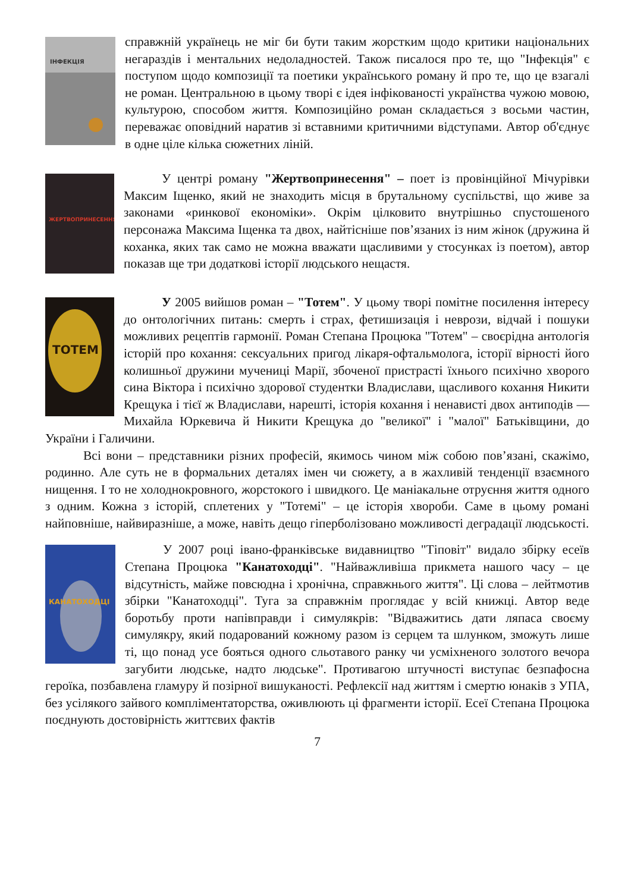ІНФЕКЦІЯ
справжній українець не міг би бути таким жорстким щодо критики національних негараздів і ментальних недоладностей. Також писалося про те, що "Інфекція" є поступом щодо композиції та поетики українського роману й про те, що це взагалі не роман. Центральною в цьому творі є ідея інфікованості українства чужою мовою, культурою, способом життя. Композиційно роман складається з восьми частин, переважає оповідний наратив зі вставними критичними відступами. Автор об'єднує в одне ціле кілька сюжетних ліній.
ЖЕРТВОПРИНЕСЕННЯ
У центрі роману "Жертвопринесення" – поет із провінційної Мічурівки Максим Іщенко, який не знаходить місця в брутальному суспільстві, що живе за законами «ринкової економіки». Окрім цілковито внутрішньо спустошеного персонажа Максима Іщенка та двох, найтісніше пов’язаних із ним жінок (дружина й коханка, яких так само не можна вважати щасливими у стосунках із поетом), автор показав ще три додаткові історії людського нещастя.
ТОТЕМ
У 2005 вийшов роман – "Тотем". У цьому творі помітне посилення інтересу до онтологічних питань: смерть і страх, фетишизація і неврози, відчай і пошуки можливих рецептів гармонії. Роман Степана Процюка "Тотем" – своєрідна антологія історій про кохання: сексуальних пригод лікаря-офтальмолога, історії вірності його колишньої дружини мучениці Марії, збоченої пристрасті їхнього психічно хворого сина Віктора і психічно здорової студентки Владислави, щасливого кохання Никити Крещука і тієї ж Владислави, нарешті, історія кохання і ненависті двох антиподів — Михайла Юркевича й Никити Крещука до "великої" і "малої" Батьківщини, до України і Галичини.
Всі вони – представники різних професій, якимось чином між собою пов’язані, скажімо, родинно. Але суть не в формальних деталях імен чи сюжету, а в жахливій тенденції взаємного нищення. І то не холоднокровного, жорстокого і швидкого. Це маніакальне отруєння життя одного з одним. Кожна з історій, сплетених у "Тотемі" – це історія хвороби. Саме в цьому романі найповніше, найвиразніше, а може, навіть дещо гіперболізовано можливості деградації людськості.
КАНАТОХОДЦІ
У 2007 році івано-франківське видавництво "Тіповіт" видало збірку есеїв Степана Процюка "Канатоходці". "Найважливіша прикмета нашого часу – це відсутність, майже повсюдна і хронічна, справжнього життя". Ці слова – лейтмотив збірки "Канатоходці". Туга за справжнім проглядає у всій книжці. Автор веде боротьбу проти напівправди і симулякрів: "Відважитись дати ляпаса своєму симулякру, який подарований кожному разом із серцем та шлунком, зможуть лише ті, що понад усе бояться одного сльотавого ранку чи усміхненого золотого вечора загубити людське, надто людське". Противагою штучності виступає безпафосна героїка, позбавлена гламуру й позірної вишуканості. Рефлексії над життям і смертю юнаків з УПА, без усілякого зайвого компліментаторства, оживлюють ці фрагменти історії. Есеї Степана Процюка поєднують достовірність життєвих фактів
7